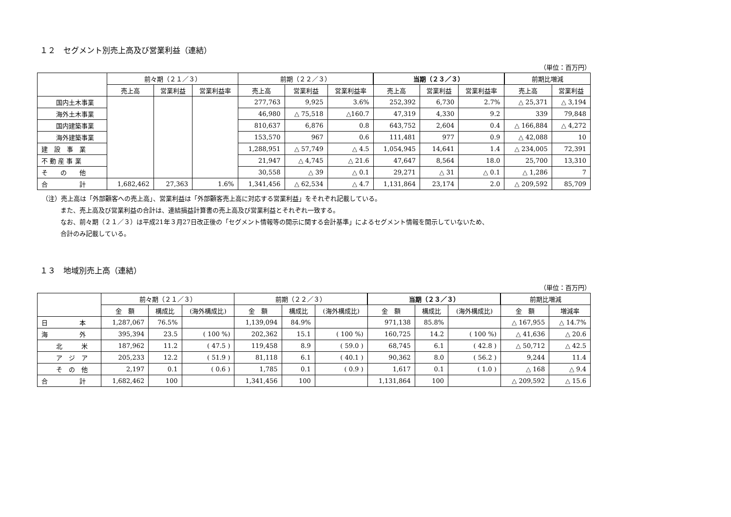１２　セグメント別売上高及び営業利益（連結）
（単位：百万円）
| | 前々期（２１／３） | | | 前期（２２／３） | | | 当期（２３／３） | | | 前期比増減 | |
| --- | --- | --- | --- | --- | --- | --- | --- | --- | --- | --- | --- |
| | 売上高 | 営業利益 | 営業利益率 | 売上高 | 営業利益 | 営業利益率 | 売上高 | 営業利益 | 営業利益率 | 売上高 | 営業利益 |
| 国内土木事業 | | | | 277,763 | 9,925 | 3.6% | 252,392 | 6,730 | 2.7% | △ 25,371 | △ 3,194 |
| 海外土木事業 | | | | 46,980 | △ 75,518 | △160.7 | 47,319 | 4,330 | 9.2 | 339 | 79,848 |
| 国内建築事業 | | | | 810,637 | 6,876 | 0.8 | 643,752 | 2,604 | 0.4 | △ 166,884 | △ 4,272 |
| 海外建築事業 | | | | 153,570 | 967 | 0.6 | 111,481 | 977 | 0.9 | △ 42,088 | 10 |
| 建 設 事 業 | | | | 1,288,951 | △ 57,749 | △ 4.5 | 1,054,945 | 14,641 | 1.4 | △ 234,005 | 72,391 |
| 不 動 産 事 業 | | | | 21,947 | △ 4,745 | △ 21.6 | 47,647 | 8,564 | 18.0 | 25,700 | 13,310 |
| そ の 他 | | | | 30,558 | △ 39 | △ 0.1 | 29,271 | △ 31 | △ 0.1 | △ 1,286 | 7 |
| 合 計 | 1,682,462 | 27,363 | 1.6% | 1,341,456 | △ 62,534 | △ 4.7 | 1,131,864 | 23,174 | 2.0 | △ 209,592 | 85,709 |
（注）売上高は「外部顧客への売上高」、営業利益は「外部顧客売上高に対応する営業利益」をそれぞれ記載している。
また、売上高及び営業利益の合計は、連結損益計算書の売上高及び営業利益とそれぞれ一致する。
なお、前々期（２１／３）は平成21年３月27日改正後の「セグメント情報等の開示に関する会計基準」によるセグメント情報を開示していないため、
合計のみ記載している。
１３　地域別売上高（連結）
（単位：百万円）
| | 前々期（２１／３） | | | 前期（２２／３） | | | 当期（２３／３） | | | 前期比増減 | |
| --- | --- | --- | --- | --- | --- | --- | --- | --- | --- | --- | --- |
| | 金 額 | 構成比 | (海外構成比) | 金 額 | 構成比 | (海外構成比) | 金 額 | 構成比 | (海外構成比) | 金 額 | 増減率 |
| 日 本 | 1,287,067 | 76.5% | | 1,139,094 | 84.9% | | 971,138 | 85.8% | | △ 167,955 | △ 14.7% |
| 海 外 | 395,394 | 23.5 | ( 100 %) | 202,362 | 15.1 | ( 100 %) | 160,725 | 14.2 | ( 100 %) | △ 41,636 | △ 20.6 |
| 北 米 | 187,962 | 11.2 | ( 47.5 ) | 119,458 | 8.9 | ( 59.0 ) | 68,745 | 6.1 | ( 42.8 ) | △ 50,712 | △ 42.5 |
| ア ジ ア | 205,233 | 12.2 | ( 51.9 ) | 81,118 | 6.1 | ( 40.1 ) | 90,362 | 8.0 | ( 56.2 ) | 9,244 | 11.4 |
| そ の 他 | 2,197 | 0.1 | ( 0.6 ) | 1,785 | 0.1 | ( 0.9 ) | 1,617 | 0.1 | ( 1.0 ) | △ 168 | △ 9.4 |
| 合 計 | 1,682,462 | 100 | | 1,341,456 | 100 | | 1,131,864 | 100 | | △ 209,592 | △ 15.6 |